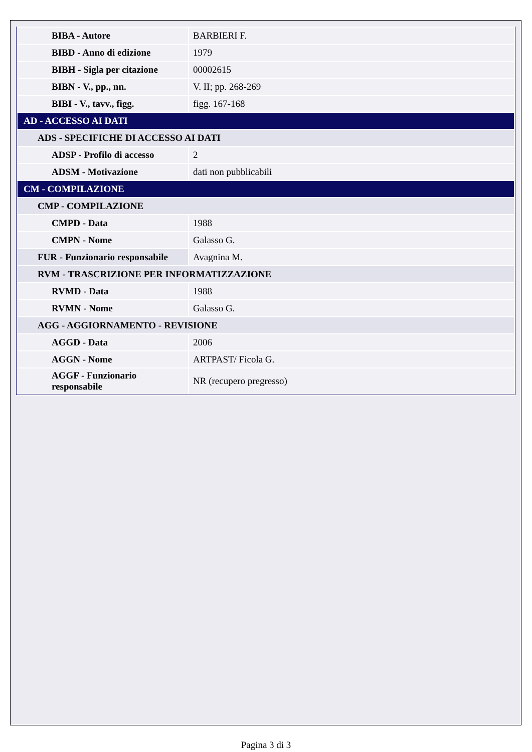| BIBA - Autore | BARBIERI F. |
| BIBD - Anno di edizione | 1979 |
| BIBH - Sigla per citazione | 00002615 |
| BIBN - V., pp., nn. | V. II; pp. 268-269 |
| BIBI - V., tavv., figg. | figg. 167-168 |
| AD - ACCESSO AI DATI | |
| ADS - SPECIFICHE DI ACCESSO AI DATI | |
| ADSP - Profilo di accesso | 2 |
| ADSM - Motivazione | dati non pubblicabili |
| CM - COMPILAZIONE | |
| CMP - COMPILAZIONE | |
| CMPD - Data | 1988 |
| CMPN - Nome | Galasso G. |
| FUR - Funzionario responsabile | Avagnina M. |
| RVM - TRASCRIZIONE PER INFORMATIZZAZIONE | |
| RVMD - Data | 1988 |
| RVMN - Nome | Galasso G. |
| AGG - AGGIORNAMENTO - REVISIONE | |
| AGGD - Data | 2006 |
| AGGN - Nome | ARTPAST/ Ficola G. |
| AGGF - Funzionario responsabile | NR (recupero pregresso) |
Pagina 3 di 3